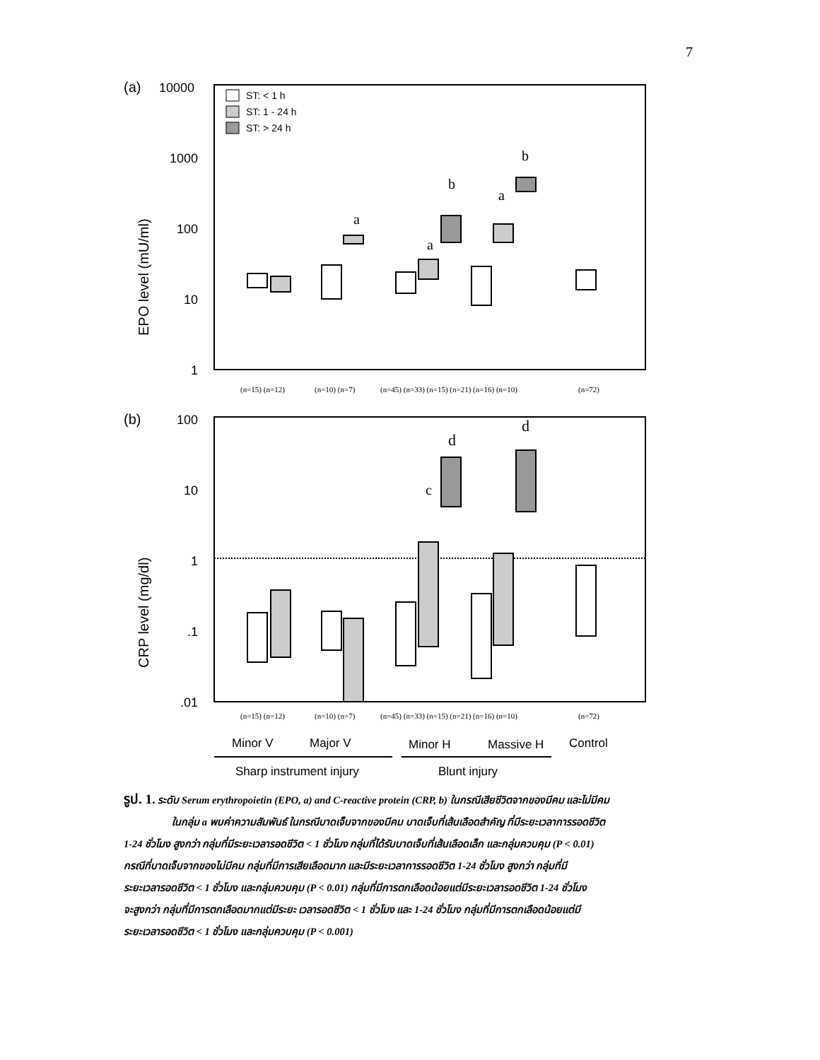7
(a)
10000
1000
100
10
1
EPO level (mU/ml)
ST: < 1 h
ST: 1 - 24 h
ST: > 24 h
a
a
b
a
b
(n=15) (n=12)
(n=10) (n=7)
(n=45) (n=33) (n=15) (n=21) (n=16) (n=10)
(n=72)
(b)
100
10
1
.1
.01
CRP level (mg/dl)
c
d
d
(n=15) (n=12)
(n=10) (n=7)
(n=45) (n=33) (n=15) (n=21) (n=16) (n=10)
(n=72)
Minor V
Major V
Minor H
Massive H
Control
Sharp instrument injury
Blunt injury
รูป. 1. ระดับ Serum erythropoietin (EPO, a) and C-reactive protein (CRP, b) ในกรณีเสียชีวิตจากของมีคม และไม่มีคม
ในกลุ่ม a พบค่าความสัมพันธ์ ในกรณีบาดเจ็บจากของมีคม บาดเจ็บที่เส้นเลือดสำคัญ ที่มีระยะเวลาการรอดชีวิต
1-24 ชั่วโมง สูงกว่า กลุ่มที่มีระยะเวลารอดชีวิต < 1 ชั่วโมง กลุ่มที่ได้รับบาดเจ็บที่เส้นเลือดเล็ก และกลุ่มควบคุม (P < 0.01)
กรณีที่บาดเจ็บจากของไม่มีคม กลุ่มที่มีการเสียเลือดมาก และมีระยะเวลาการรอดชีวิต 1-24 ชั่วโมง สูงกว่า กลุ่มที่มี
ระยะเวลารอดชีวิต < 1 ชั่วโมง และกลุ่มควบคุม (P < 0.01) กลุ่มที่มีการตกเลือดน้อยแต่มีระยะเวลารอดชีวิต 1-24 ชั่วโมง
จะสูงกว่า กลุ่มที่มีการตกเลือดมากแต่มีระยะ เวลารอดชีวิต < 1 ชั่วโมง และ 1-24 ชั่วโมง กลุ่มที่มีการตกเลือดน้อยแต่มี
ระยะเวลารอดชีวิต < 1 ชั่วโมง และกลุ่มควบคุม (P < 0.001)